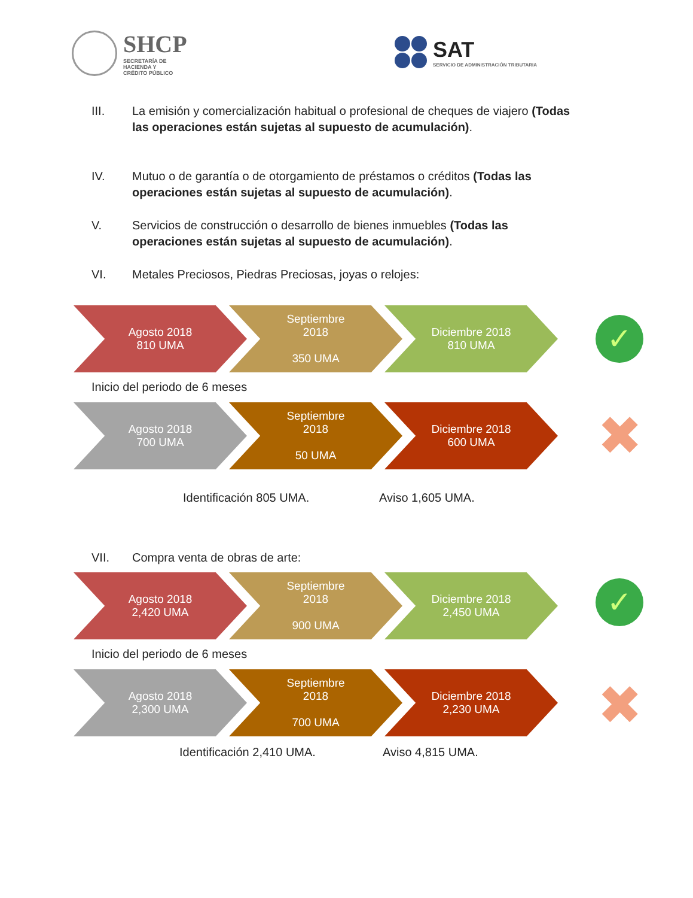SHCP
SECRETARÍA DE
HACIENDA Y
CRÉDITO PÚBLICO
SAT
SERVICIO DE ADMINISTRACIÓN TRIBUTARIA
III. La emisión y comercialización habitual o profesional de cheques de viajero (Todas las operaciones están sujetas al supuesto de acumulación).
IV. Mutuo o de garantía o de otorgamiento de préstamos o créditos (Todas las operaciones están sujetas al supuesto de acumulación).
V. Servicios de construcción o desarrollo de bienes inmuebles (Todas las operaciones están sujetas al supuesto de acumulación).
VI. Metales Preciosos, Piedras Preciosas, joyas o relojes:
Agosto 2018
810 UMA
Septiembre
2018
350 UMA
Diciembre 2018
810 UMA
✓
Inicio del periodo de 6 meses
Agosto 2018
700 UMA
Septiembre
2018
50 UMA
Diciembre 2018
600 UMA
✖
Identificación 805 UMA. Aviso 1,605 UMA.
VII. Compra venta de obras de arte:
Agosto 2018
2,420 UMA
Septiembre
2018
900 UMA
Diciembre 2018
2,450 UMA
✓
Inicio del periodo de 6 meses
Agosto 2018
2,300 UMA
Septiembre
2018
700 UMA
Diciembre 2018
2,230 UMA
✖
Identificación 2,410 UMA. Aviso 4,815 UMA.